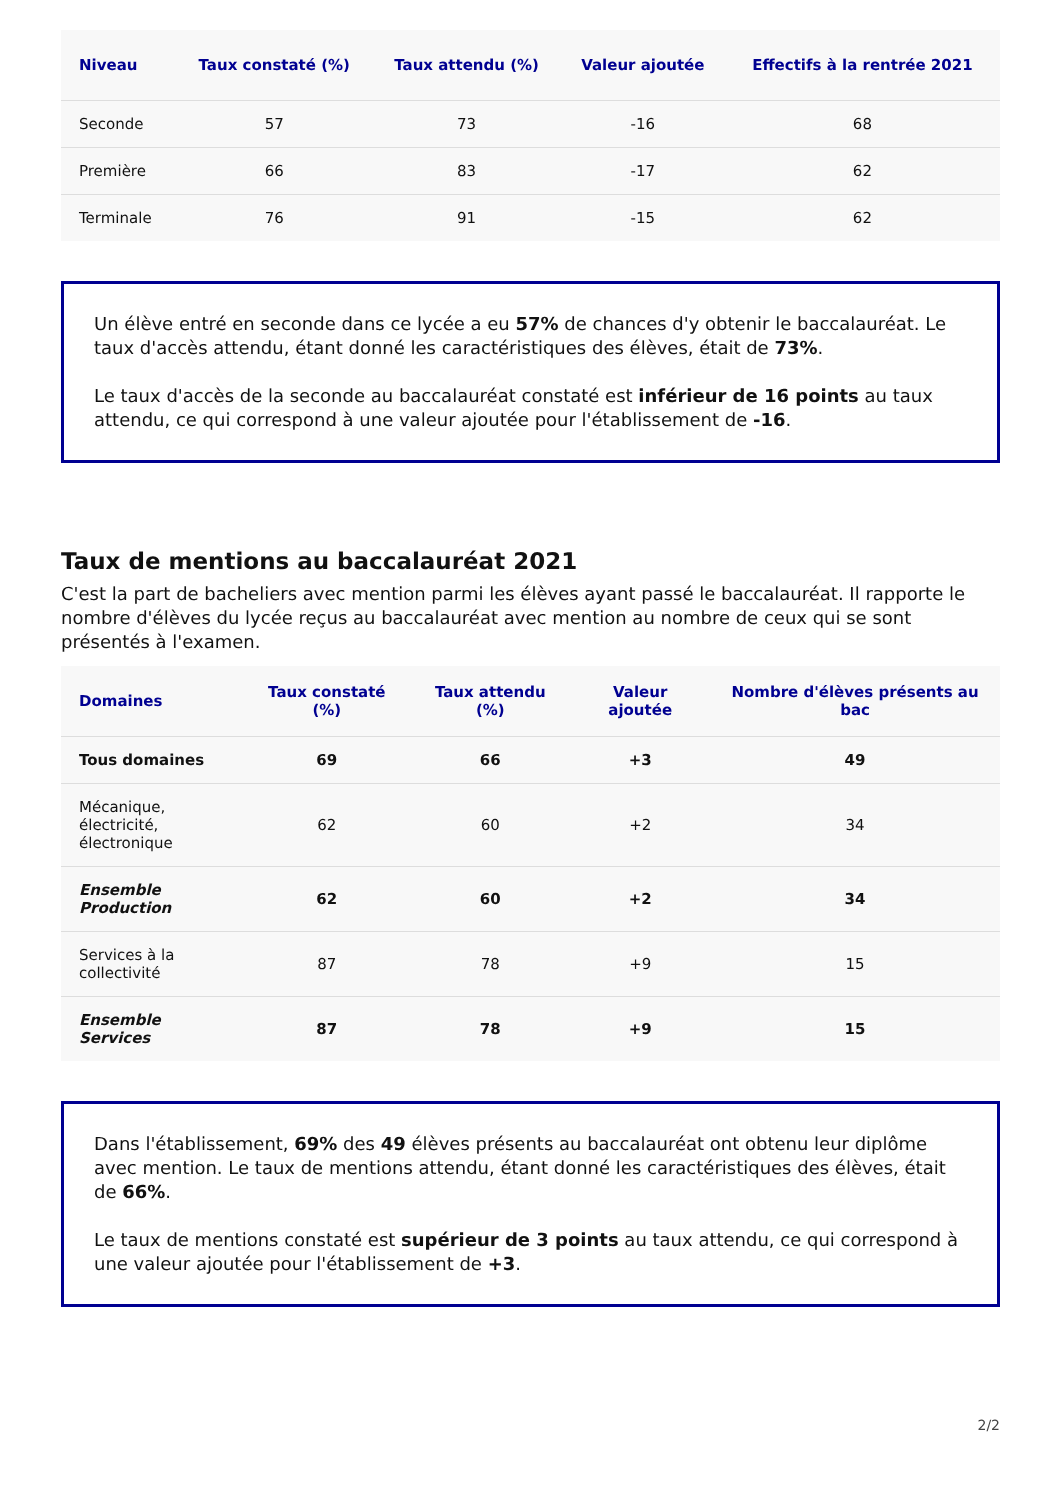| Niveau | Taux constaté (%) | Taux attendu (%) | Valeur ajoutée | Effectifs à la rentrée 2021 |
| --- | --- | --- | --- | --- |
| Seconde | 57 | 73 | -16 | 68 |
| Première | 66 | 83 | -17 | 62 |
| Terminale | 76 | 91 | -15 | 62 |
Un élève entré en seconde dans ce lycée a eu 57% de chances d'y obtenir le baccalauréat. Le taux d'accès attendu, étant donné les caractéristiques des élèves, était de 73%.
Le taux d'accès de la seconde au baccalauréat constaté est inférieur de 16 points au taux attendu, ce qui correspond à une valeur ajoutée pour l'établissement de -16.
Taux de mentions au baccalauréat 2021
C'est la part de bacheliers avec mention parmi les élèves ayant passé le baccalauréat. Il rapporte le nombre d'élèves du lycée reçus au baccalauréat avec mention au nombre de ceux qui se sont présentés à l'examen.
| Domaines | Taux constaté (%) | Taux attendu (%) | Valeur ajoutée | Nombre d'élèves présents au bac |
| --- | --- | --- | --- | --- |
| Tous domaines | 69 | 66 | +3 | 49 |
| Mécanique, électricité, électronique | 62 | 60 | +2 | 34 |
| Ensemble Production | 62 | 60 | +2 | 34 |
| Services à la collectivité | 87 | 78 | +9 | 15 |
| Ensemble Services | 87 | 78 | +9 | 15 |
Dans l'établissement, 69% des 49 élèves présents au baccalauréat ont obtenu leur diplôme avec mention. Le taux de mentions attendu, étant donné les caractéristiques des élèves, était de 66%.
Le taux de mentions constaté est supérieur de 3 points au taux attendu, ce qui correspond à une valeur ajoutée pour l'établissement de +3.
2/2